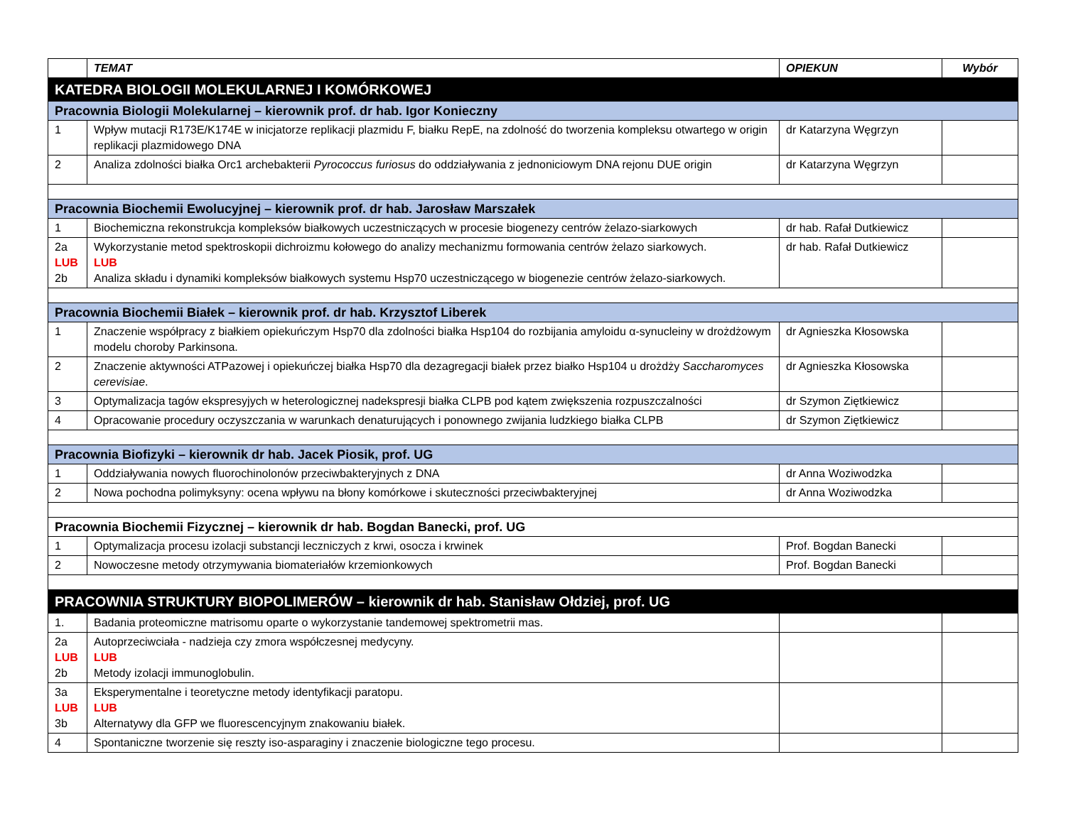| | TEMAT | OPIEKUN | Wybór |
| --- | --- | --- | --- |
| KATEDRA BIOLOGII MOLEKULARNEJ I KOMÓRKOWEJ | | | |
| Pracownia Biologii Molekularnej – kierownik prof. dr hab. Igor Konieczny | | | |
| 1 | Wpływ mutacji R173E/K174E w inicjatorze replikacji plazmidu F, białku RepE, na zdolność do tworzenia kompleksu otwartego w origin replikacji plazmidowego DNA | dr Katarzyna Węgrzyn | |
| 2 | Analiza zdolności białka Orc1 archebakterii Pyrococcus furiosus do oddziaływania z jednoniciowym DNA rejonu DUE origin | dr Katarzyna Węgrzyn | |
| Pracownia Biochemii Ewolucyjnej – kierownik prof. dr hab. Jarosław Marszałek | | | |
| 1 | Biochemiczna rekonstrukcja kompleksów białkowych uczestniczących w procesie biogenezy centrów żelazo-siarkowych | dr hab. Rafał Dutkiewicz | |
| 2a LUB 2b | Wykorzystanie metod spektroskopii dichroizmu kołowego do analizy mechanizmu formowania centrów żelazo siarkowych. LUB Analiza składu i dynamiki kompleksów białkowych systemu Hsp70 uczestniczącego w biogenezie centrów żelazo-siarkowych. | dr hab. Rafał Dutkiewicz | |
| Pracownia Biochemii Białek – kierownik prof. dr hab. Krzysztof Liberek | | | |
| 1 | Znaczenie współpracy z białkiem opiekuńczym Hsp70 dla zdolności białka Hsp104 do rozbijania amyloidu α-synucleiny w drożdżowym modelu choroby Parkinsona. | dr Agnieszka Kłosowska | |
| 2 | Znaczenie aktywności ATPazowej i opiekuńczej białka Hsp70 dla dezagregacji białek przez białko Hsp104 u drożdży Saccharomyces cerevisiae . | dr Agnieszka Kłosowska | |
| 3 | Optymalizacja tagów ekspresyjych w heterologicznej nadekspresji białka CLPB pod kątem zwiększenia rozpuszczalności | dr Szymon Ziętkiewicz | |
| 4 | Opracowanie procedury oczyszczania w warunkach denaturujących i ponownego zwijania ludzkiego białka CLPB | dr Szymon Ziętkiewicz | |
| Pracownia Biofizyki – kierownik dr hab. Jacek Piosik, prof. UG | | | |
| 1 | Oddziaływania nowych fluorochinolonów przeciwbakteryjnych z DNA | dr Anna Woziwodzka | |
| 2 | Nowa pochodna polimyksyny: ocena wpływu na błony komórkowe i skuteczności przeciwbakteryjnej | dr Anna Woziwodzka | |
| Pracownia Biochemii Fizycznej – kierownik dr hab. Bogdan Banecki, prof. UG | | | |
| 1 | Optymalizacja procesu izolacji substancji leczniczych z krwi, osocza i krwinek | Prof. Bogdan Banecki | |
| 2 | Nowoczesne metody otrzymywania biomateriałów krzemionkowych | Prof. Bogdan Banecki | |
| PRACOWNIA STRUKTURY BIOPOLIMERÓW – kierownik dr hab. Stanisław Ołdziej, prof. UG | | | |
| 1. | Badania proteomiczne matrisomu oparte o wykorzystanie tandemowej spektrometrii mas. | | |
| 2a LUB 2b | Autoprzeciwciała - nadzieja czy zmora współczesnej medycyny. LUB Metody izolacji immunoglobulin. | | |
| 3a LUB 3b | Eksperymentalne i teoretyczne metody identyfikacji paratopu. LUB Alternatywy dla GFP we fluorescencyjnym znakowaniu białek. | | |
| 4 | Spontaniczne tworzenie się reszty iso-asparaginy i znaczenie biologiczne tego procesu. | | |